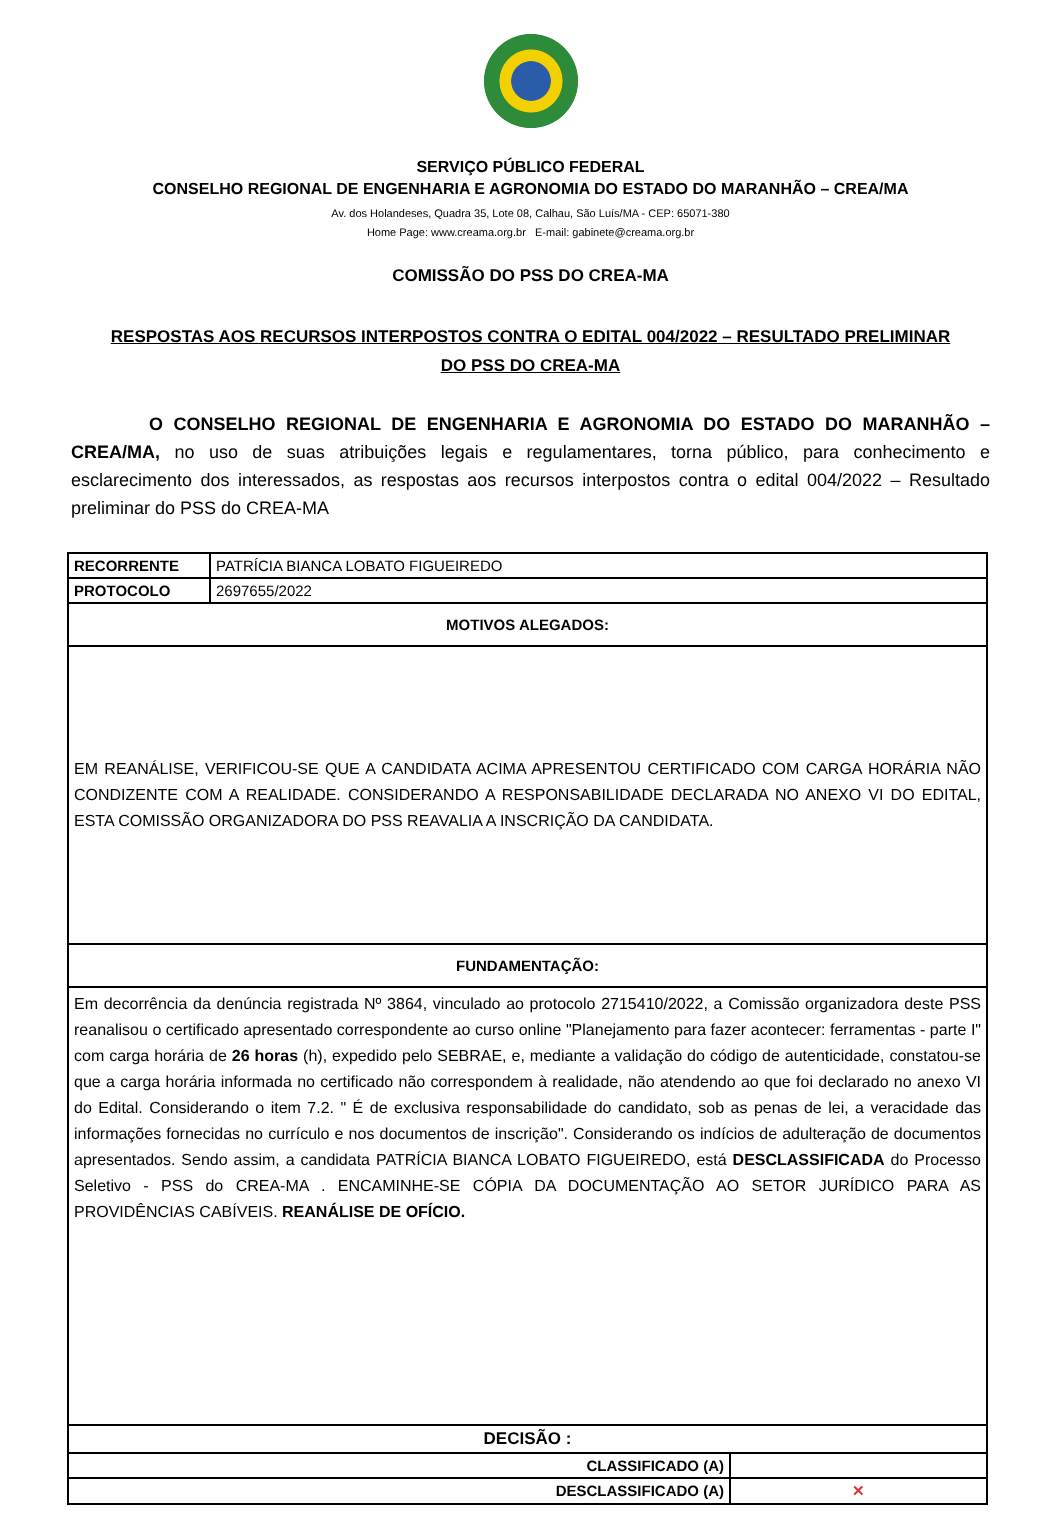SERVIÇO PÚBLICO FEDERAL
CONSELHO REGIONAL DE ENGENHARIA E AGRONOMIA DO ESTADO DO MARANHÃO – CREA/MA
Av. dos Holandeses, Quadra 35, Lote 08, Calhau, São Luís/MA - CEP: 65071-380
Home Page: www.creama.org.br E-mail: gabinete@creama.org.br
COMISSÃO DO PSS DO CREA-MA
RESPOSTAS AOS RECURSOS INTERPOSTOS CONTRA O EDITAL 004/2022 – RESULTADO PRELIMINAR
DO PSS DO CREA-MA
O CONSELHO REGIONAL DE ENGENHARIA E AGRONOMIA DO ESTADO DO MARANHÃO – CREA/MA, no uso de suas atribuições legais e regulamentares, torna público, para conhecimento e esclarecimento dos interessados, as respostas aos recursos interpostos contra o edital 004/2022 – Resultado preliminar do PSS do CREA-MA
| RECORRENTE | PATRÍCIA BIANCA LOBATO FIGUEIREDO | |
| PROTOCOLO | 2697655/2022 | |
| MOTIVOS ALEGADOS: | | |
| EM REANÁLISE, VERIFICOU-SE QUE A CANDIDATA ACIMA APRESENTOU CERTIFICADO COM CARGA HORÁRIA NÃO CONDIZENTE COM A REALIDADE. CONSIDERANDO A RESPONSABILIDADE DECLARADA NO ANEXO VI DO EDITAL, ESTA COMISSÃO ORGANIZADORA DO PSS REAVALIA A INSCRIÇÃO DA CANDIDATA. | | |
| FUNDAMENTAÇÃO: | | |
| Em decorrência da denúncia registrada Nº 3864, vinculado ao protocolo 2715410/2022, a Comissão organizadora deste PSS reanalisou o certificado apresentado correspondente ao curso online "Planejamento para fazer acontecer: ferramentas - parte I" com carga horária de 26 horas (h), expedido pelo SEBRAE, e, mediante a validação do código de autenticidade, constatou-se que a carga horária informada no certificado não correspondem à realidade, não atendendo ao que foi declarado no anexo VI do Edital. Considerando o item 7.2. " É de exclusiva responsabilidade do candidato, sob as penas de lei, a veracidade das informações fornecidas no currículo e nos documentos de inscrição". Considerando os indícios de adulteração de documentos apresentados. Sendo assim, a candidata PATRÍCIA BIANCA LOBATO FIGUEIREDO, está DESCLASSIFICADA do Processo Seletivo - PSS do CREA-MA . ENCAMINHE-SE CÓPIA DA DOCUMENTAÇÃO AO SETOR JURÍDICO PARA AS PROVIDÊNCIAS CABÍVEIS. REANÁLISE DE OFÍCIO. | | |
| DECISÃO : | | |
| CLASSIFICADO (A) | | |
| DESCLASSIFICADO (A) | | ✕ |